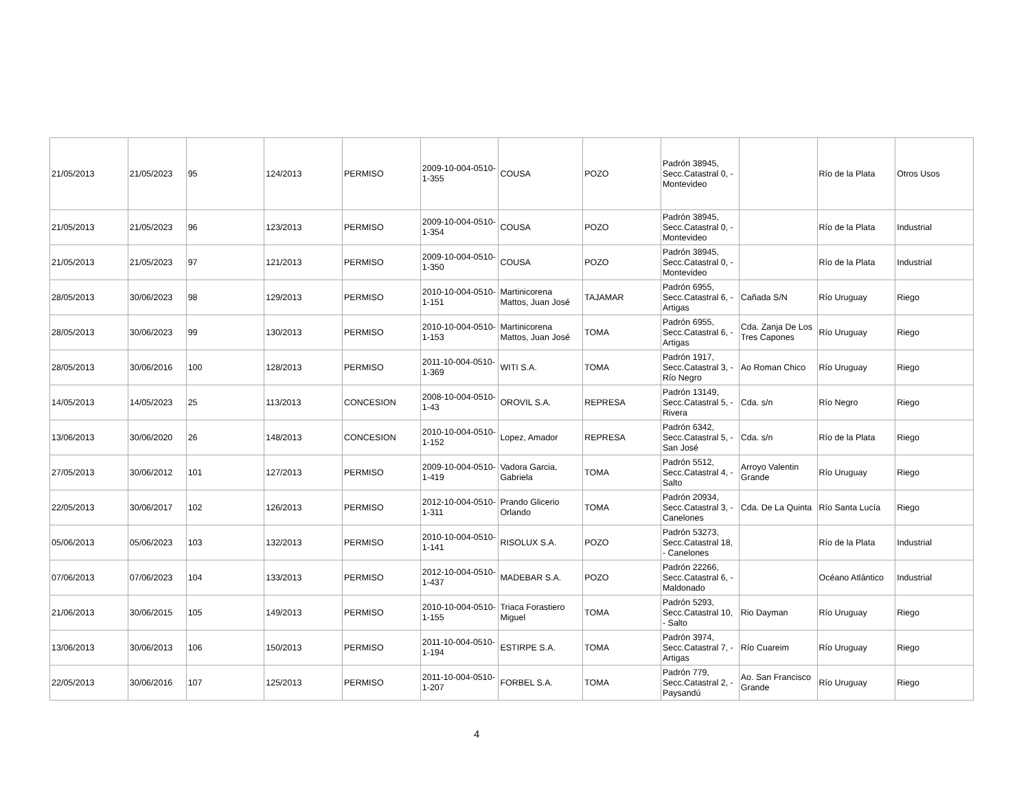| 21/05/2013 | 21/05/2023 | 95 | 124/2013 | PERMISO | 2009-10-004-0510-1-355 | COUSA | POZO | Padrón 38945, Secc.Catastral 0, - Montevideo | | Río de la Plata | Otros Usos |
| 21/05/2013 | 21/05/2023 | 96 | 123/2013 | PERMISO | 2009-10-004-0510-1-354 | COUSA | POZO | Padrón 38945, Secc.Catastral 0, - Montevideo | | Río de la Plata | Industrial |
| 21/05/2013 | 21/05/2023 | 97 | 121/2013 | PERMISO | 2009-10-004-0510-1-350 | COUSA | POZO | Padrón 38945, Secc.Catastral 0, - Montevideo | | Río de la Plata | Industrial |
| 28/05/2013 | 30/06/2023 | 98 | 129/2013 | PERMISO | 2010-10-004-0510-1-151 | Martinicorena Mattos, Juan José | TAJAMAR | Padrón 6955, Secc.Catastral 6, - Artigas | Cañada S/N | Río Uruguay | Riego |
| 28/05/2013 | 30/06/2023 | 99 | 130/2013 | PERMISO | 2010-10-004-0510-1-153 | Martinicorena Mattos, Juan José | TOMA | Padrón 6955, Secc.Catastral 6, - Artigas | Cda. Zanja De Los Tres Capones | Río Uruguay | Riego |
| 28/05/2013 | 30/06/2016 | 100 | 128/2013 | PERMISO | 2011-10-004-0510-1-369 | WITI S.A. | TOMA | Padrón 1917, Secc.Catastral 3, - Río Negro | Ao Roman Chico | Río Uruguay | Riego |
| 14/05/2013 | 14/05/2023 | 25 | 113/2013 | CONCESION | 2008-10-004-0510-1-43 | OROVIL S.A. | REPRESA | Padrón 13149, Secc.Catastral 5, - Rivera | Cda. s/n | Río Negro | Riego |
| 13/06/2013 | 30/06/2020 | 26 | 148/2013 | CONCESION | 2010-10-004-0510-1-152 | Lopez, Amador | REPRESA | Padrón 6342, Secc.Catastral 5, - San José | Cda. s/n | Río de la Plata | Riego |
| 27/05/2013 | 30/06/2012 | 101 | 127/2013 | PERMISO | 2009-10-004-0510-1-419 | Vadora Garcia, Gabriela | TOMA | Padrón 5512, Secc.Catastral 4, - Salto | Arroyo Valentin Grande | Río Uruguay | Riego |
| 22/05/2013 | 30/06/2017 | 102 | 126/2013 | PERMISO | 2012-10-004-0510-1-311 | Prando Glicerio Orlando | TOMA | Padrón 20934, Secc.Catastral 3, - Canelones | Cda. De La Quinta | Río Santa Lucía | Riego |
| 05/06/2013 | 05/06/2023 | 103 | 132/2013 | PERMISO | 2010-10-004-0510-1-141 | RISOLUX S.A. | POZO | Padrón 53273, Secc.Catastral 18, - Canelones | | Río de la Plata | Industrial |
| 07/06/2013 | 07/06/2023 | 104 | 133/2013 | PERMISO | 2012-10-004-0510-1-437 | MADEBAR S.A. | POZO | Padrón 22266, Secc.Catastral 6, - Maldonado | | Océano Atlántico | Industrial |
| 21/06/2013 | 30/06/2015 | 105 | 149/2013 | PERMISO | 2010-10-004-0510-1-155 | Triaca Forastiero Miguel | TOMA | Padrón 5293, Secc.Catastral 10, - Salto | Rio Dayman | Río Uruguay | Riego |
| 13/06/2013 | 30/06/2013 | 106 | 150/2013 | PERMISO | 2011-10-004-0510-1-194 | ESTIRPE S.A. | TOMA | Padrón 3974, Secc.Catastral 7, - Artigas | Río Cuareim | Río Uruguay | Riego |
| 22/05/2013 | 30/06/2016 | 107 | 125/2013 | PERMISO | 2011-10-004-0510-1-207 | FORBEL S.A. | TOMA | Padrón 779, Secc.Catastral 2, - Paysandú | Ao. San Francisco Grande | Río Uruguay | Riego |
4